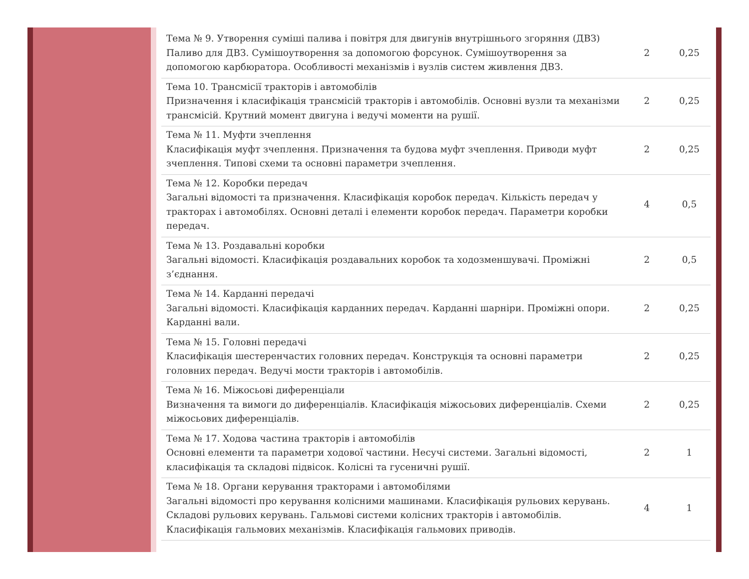| Тема № 9. Утворення суміші палива і повітря для двигунів внутрішнього згоряння (ДВЗ) Паливо для ДВЗ. Сумішоутворення за допомогою форсунок. Сумішоутворення за допомогою карбюратора. Особливості механізмів і вузлів систем живлення ДВЗ. | 2 | 0,25 |
| Тема 10. Трансмісії тракторів і автомобілів Призначення і класифікація трансмісій тракторів і автомобілів. Основні вузли та механізми трансмісій. Крутний момент двигуна і ведучі моменти на рушії. | 2 | 0,25 |
| Тема № 11. Муфти зчеплення Класифікація муфт зчеплення. Призначення та будова муфт зчеплення. Приводи муфт зчеплення. Типові схеми та основні параметри зчеплення. | 2 | 0,25 |
| Тема № 12. Коробки передач Загальні відомості та призначення. Класифікація коробок передач. Кількість передач у тракторах і автомобілях. Основні деталі і елементи коробок передач. Параметри коробки передач. | 4 | 0,5 |
| Тема № 13. Роздавальні коробки Загальні відомості. Класифікація роздавальних коробок та ходозменшувачі. Проміжні з’єднання. | 2 | 0,5 |
| Тема № 14. Карданні передачі Загальні відомості. Класифікація карданних передач. Карданні шарніри. Проміжні опори. Карданні вали. | 2 | 0,25 |
| Тема № 15. Головні передачі Класифікація шестеренчастих головних передач. Конструкція та основні параметри головних передач. Ведучі мости тракторів і автомобілів. | 2 | 0,25 |
| Тема № 16. Міжосьові диференціали Визначення та вимоги до диференціалів. Класифікація міжосьових диференціалів. Схеми міжосьових диференціалів. | 2 | 0,25 |
| Тема № 17. Ходова частина тракторів і автомобілів Основні елементи та параметри ходової частини. Несучі системи. Загальні відомості, класифікація та складові підвісок. Колісні та гусеничні рушії. | 2 | 1 |
| Тема № 18. Органи керування тракторами і автомобілями Загальні відомості про керування колісними машинами. Класифікація рульових керувань. Складові рульових керувань. Гальмові системи колісних тракторів і автомобілів. Класифікація гальмових механізмів. Класифікація гальмових приводів. | 4 | 1 |